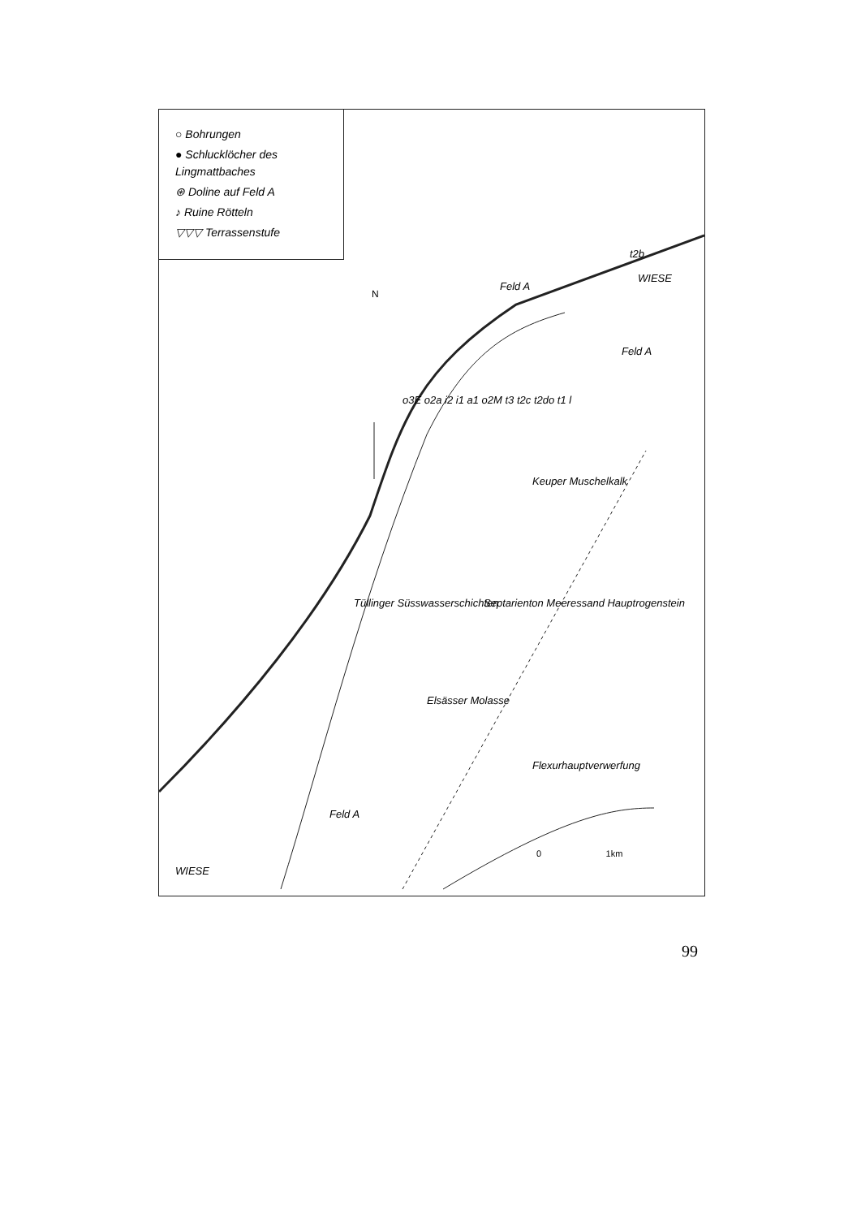○ Bohrungen
● Schlucklöcher des Lingmattbaches
⊛ Doline auf Feld A
♪ Ruine Rötteln
▽▽▽ Terrassenstufe
N
Tüllinger Süsswasserschichten
Elsässer Molasse
Septarienton Meeressand Hauptrogenstein
Keuper Muschelkalk
Flexurhauptverwerfung
Feld A
Feld A
Feld A
WIESE
WIESE
t2b
o3E o2a i2 i1 a1 o2M t3 t2c t2do t1 l
0 1km
99